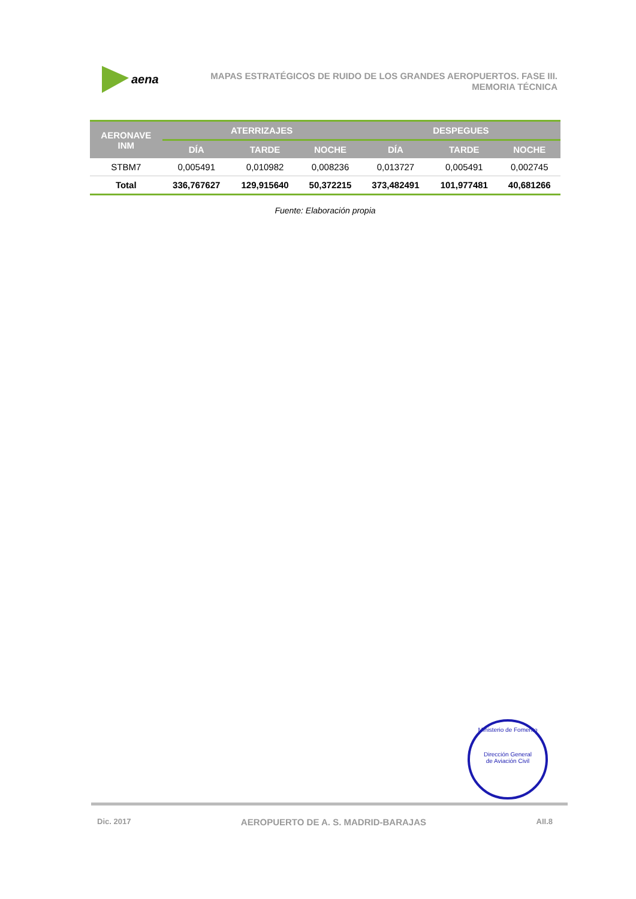aena
MAPAS ESTRATÉGICOS DE RUIDO DE LOS GRANDES AEROPUERTOS. FASE III.
MEMORIA TÉCNICA
| AERONAVE INM | ATERRIZAJES | | | DESPEGUES | | |
| --- | --- | --- | --- | --- | --- | --- |
| | DÍA | TARDE | NOCHE | DÍA | TARDE | NOCHE |
| STBM7 | 0,005491 | 0,010982 | 0,008236 | 0,013727 | 0,005491 | 0,002745 |
| Total | 336,767627 | 129,915640 | 50,372215 | 373,482491 | 101,977481 | 40,681266 |
Fuente: Elaboración propia
Ministerio de Fomento
Dirección General
de Aviación Civil
Dic. 2017 AEROPUERTO DE A. S. MADRID-BARAJAS AII.8